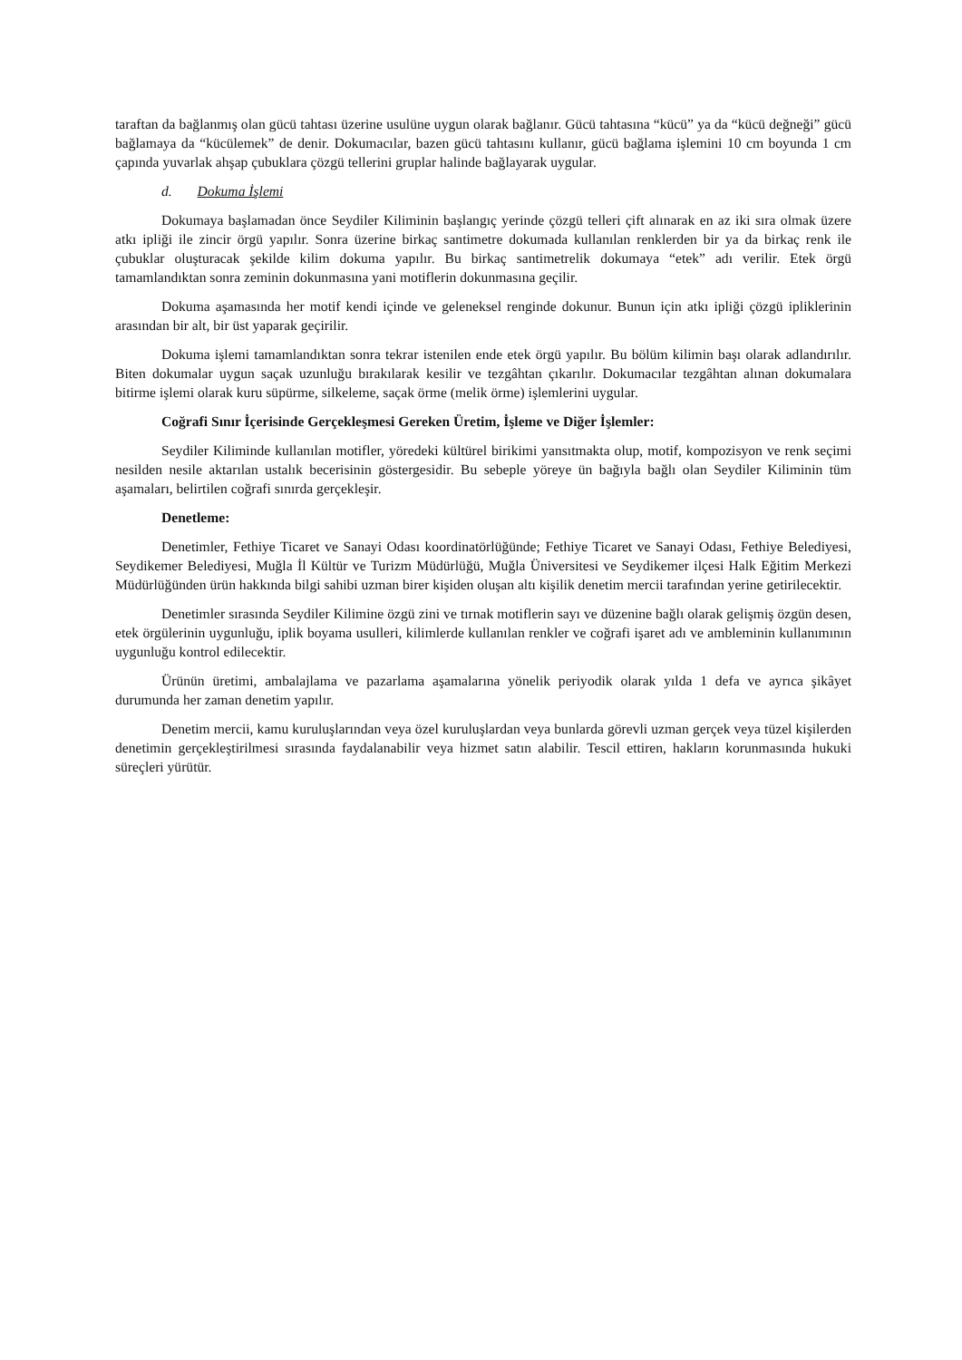taraftan da bağlanmış olan gücü tahtası üzerine usulüne uygun olarak bağlanır. Gücü tahtasına “kücü” ya da “kücü değneği” gücü bağlamaya da “kücülemek” de denir. Dokumacılar, bazen gücü tahtasını kullanır, gücü bağlama işlemini 10 cm boyunda 1 cm çapında yuvarlak ahşap çubuklara çözgü tellerini gruplar halinde bağlayarak uygular.
d. Dokuma İşlemi
Dokumaya başlamadan önce Seydiler Kiliminin başlangıç yerinde çözgü telleri çift alınarak en az iki sıra olmak üzere atkı ipliği ile zincir örgü yapılır. Sonra üzerine birkaç santimetre dokumada kullanılan renklerden bir ya da birkaç renk ile çubuklar oluşturacak şekilde kilim dokuma yapılır. Bu birkaç santimetrelik dokumaya “etek” adı verilir. Etek örgü tamamlandıktan sonra zeminin dokunmasına yani motiflerin dokunmasına geçilir.
Dokuma aşamasında her motif kendi içinde ve geleneksel renginde dokunur. Bunun için atkı ipliği çözgü ipliklerinin arasından bir alt, bir üst yaparak geçirilir.
Dokuma işlemi tamamlandıktan sonra tekrar istenilen ende etek örgü yapılır. Bu bölüm kilimin başı olarak adlandırılır. Biten dokumalar uygun saçak uzunluğu bırakılarak kesilir ve tezgâhtan çıkarılır. Dokumacılar tezgâhtan alınan dokumalara bitirme işlemi olarak kuru süpürme, silkeleme, saçak örme (melik örme) işlemlerini uygular.
Coğrafi Sınır İçerisinde Gerçekleşmesi Gereken Üretim, İşleme ve Diğer İşlemler:
Seydiler Kiliminde kullanılan motifler, yöredeki kültürel birikimi yansıtmakta olup, motif, kompozisyon ve renk seçimi nesilden nesile aktarılan ustalık becerisinin göstergesidir. Bu sebeple yöreye ün bağıyla bağlı olan Seydiler Kiliminin tüm aşamaları, belirtilen coğrafi sınırda gerçekleşir.
Denetleme:
Denetimler, Fethiye Ticaret ve Sanayi Odası koordinatörlüğünde; Fethiye Ticaret ve Sanayi Odası, Fethiye Belediyesi, Seydikemer Belediyesi, Muğla İl Kültür ve Turizm Müdürlüğü, Muğla Üniversitesi ve Seydikemer ilçesi Halk Eğitim Merkezi Müdürlüğünden ürün hakkında bilgi sahibi uzman birer kişiden oluşan altı kişilik denetim mercii tarafından yerine getirilecektir.
Denetimler sırasında Seydiler Kilimine özgü zini ve tırnak motiflerin sayı ve düzenine bağlı olarak gelişmiş özgün desen, etek örgülerinin uygunluğu, iplik boyama usulleri, kilimlerde kullanılan renkler ve coğrafi işaret adı ve ambleminin kullanımının uygunluğu kontrol edilecektir.
Ürünün üretimi, ambalajlama ve pazarlama aşamalarına yönelik periyodik olarak yılda 1 defa ve ayrıca şikâyet durumunda her zaman denetim yapılır.
Denetim mercii, kamu kuruluşlarından veya özel kuruluşlardan veya bunlarda görevli uzman gerçek veya tüzel kişilerden denetimin gerçekleştirilmesi sırasında faydalanabilir veya hizmet satın alabilir. Tescil ettiren, hakların korunmasında hukuki süreçleri yürütür.